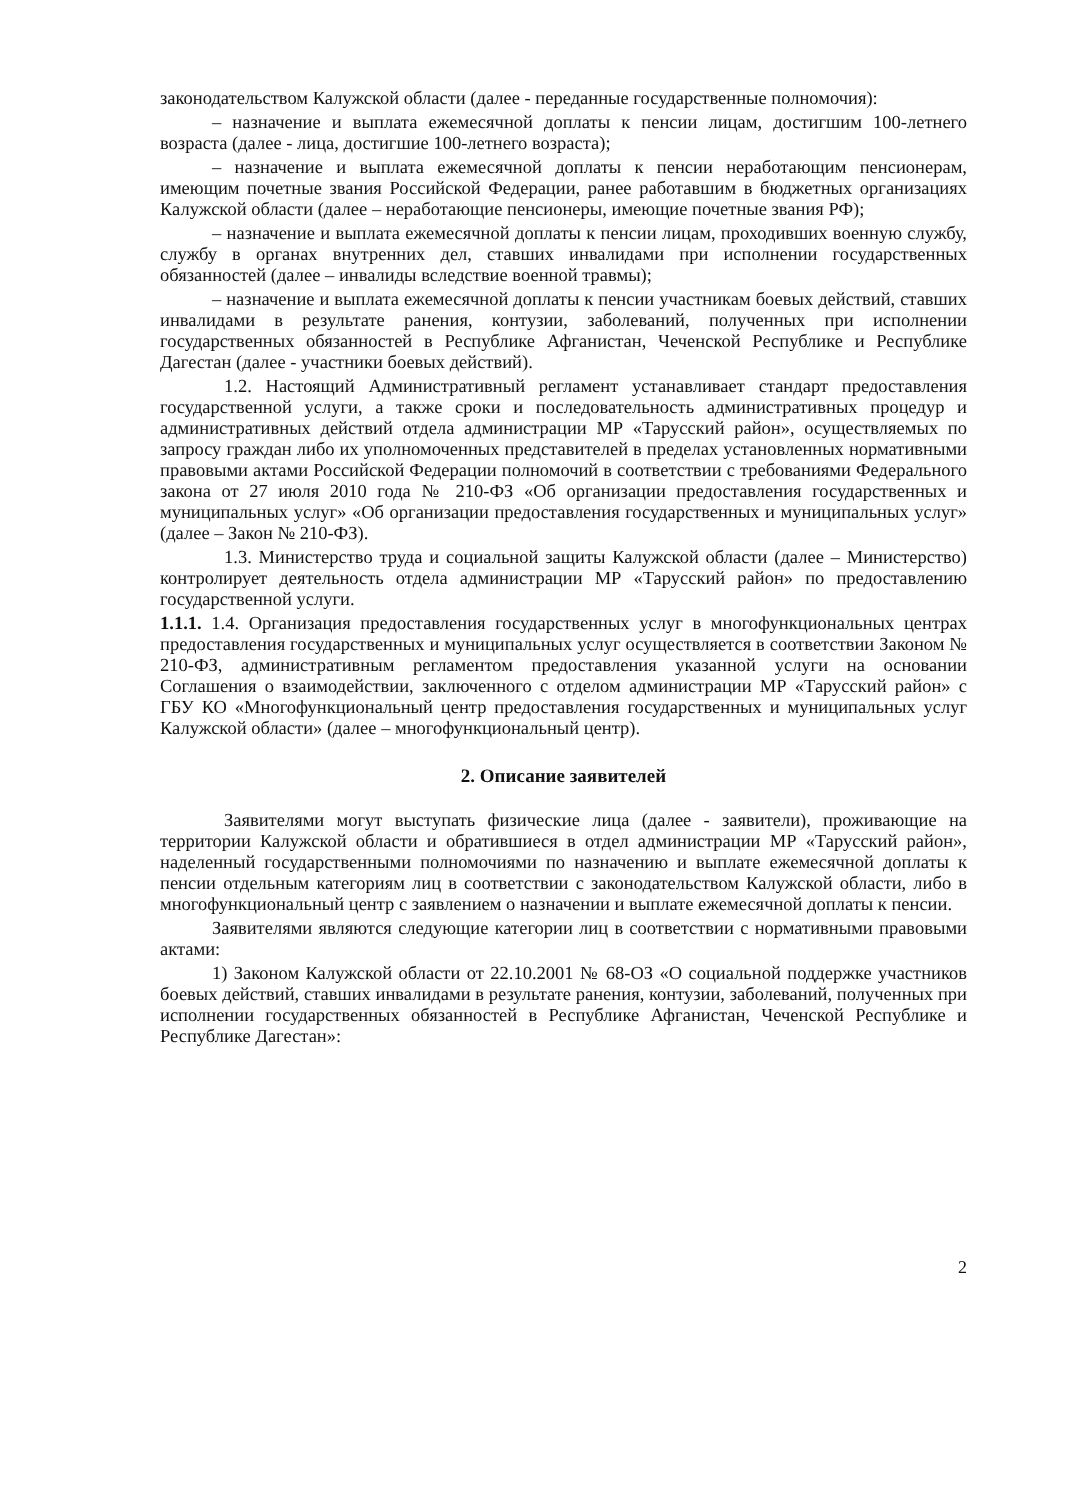законодательством Калужской области (далее - переданные государственные полномочия):
– назначение и выплата ежемесячной доплаты к пенсии лицам, достигшим 100-летнего возраста (далее - лица, достигшие 100-летнего возраста);
– назначение и выплата ежемесячной доплаты к пенсии неработающим пенсионерам, имеющим почетные звания Российской Федерации, ранее работавшим в бюджетных организациях Калужской области (далее – неработающие пенсионеры, имеющие почетные звания РФ);
– назначение и выплата ежемесячной доплаты к пенсии лицам, проходивших военную службу, службу в органах внутренних дел, ставших инвалидами при исполнении государственных обязанностей (далее – инвалиды вследствие военной травмы);
– назначение и выплата ежемесячной доплаты к пенсии участникам боевых действий, ставших инвалидами в результате ранения, контузии, заболеваний, полученных при исполнении государственных обязанностей в Республике Афганистан, Чеченской Республике и Республике Дагестан (далее - участники боевых действий).
1.2. Настоящий Административный регламент устанавливает стандарт предоставления государственной услуги, а также сроки и последовательность административных процедур и административных действий отдела администрации МР «Тарусский район», осуществляемых по запросу граждан либо их уполномоченных представителей в пределах установленных нормативными правовыми актами Российской Федерации полномочий в соответствии с требованиями Федерального закона от 27 июля 2010 года № 210-ФЗ «Об организации предоставления государственных и муниципальных услуг» «Об организации предоставления государственных и муниципальных услуг» (далее – Закон № 210-ФЗ).
1.3. Министерство труда и социальной защиты Калужской области (далее – Министерство) контролирует деятельность отдела администрации МР «Тарусский район» по предоставлению государственной услуги.
1.1.1. 1.4. Организация предоставления государственных услуг в многофункциональных центрах предоставления государственных и муниципальных услуг осуществляется в соответствии Законом № 210-ФЗ, административным регламентом предоставления указанной услуги на основании Соглашения о взаимодействии, заключенного с отделом администрации МР «Тарусский район» с ГБУ КО «Многофункциональный центр предоставления государственных и муниципальных услуг Калужской области» (далее – многофункциональный центр).
2. Описание заявителей
Заявителями могут выступать физические лица (далее - заявители), проживающие на территории Калужской области и обратившиеся в отдел администрации МР «Тарусский район», наделенный государственными полномочиями по назначению и выплате ежемесячной доплаты к пенсии отдельным категориям лиц в соответствии с законодательством Калужской области, либо в многофункциональный центр с заявлением о назначении и выплате ежемесячной доплаты к пенсии.
Заявителями являются следующие категории лиц в соответствии с нормативными правовыми актами:
1) Законом Калужской области от 22.10.2001 № 68-ОЗ «О социальной поддержке участников боевых действий, ставших инвалидами в результате ранения, контузии, заболеваний, полученных при исполнении государственных обязанностей в Республике Афганистан, Чеченской Республике и Республике Дагестан»:
2